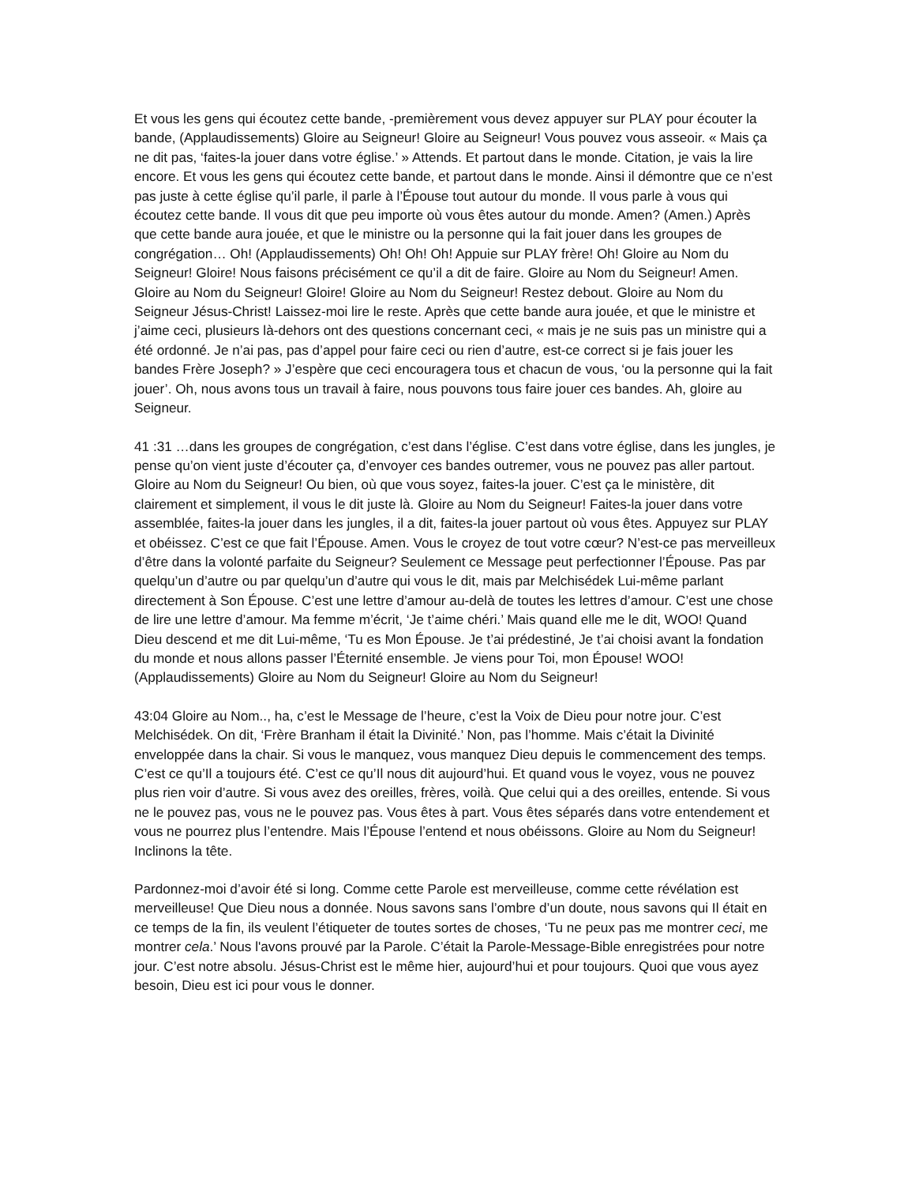Et vous les gens qui écoutez cette bande, -premièrement vous devez appuyer sur PLAY pour écouter la bande, (Applaudissements) Gloire au Seigneur! Gloire au Seigneur! Vous pouvez vous asseoir. « Mais ça ne dit pas, ‘faites-la jouer dans votre église.’ » Attends. Et partout dans le monde. Citation, je vais la lire encore. Et vous les gens qui écoutez cette bande, et partout dans le monde. Ainsi il démontre que ce n’est pas juste à cette église qu’il parle, il parle à l’Épouse tout autour du monde. Il vous parle à vous qui écoutez cette bande. Il vous dit que peu importe où vous êtes autour du monde. Amen? (Amen.) Après que cette bande aura jouée, et que le ministre ou la personne qui la fait jouer dans les groupes de congrégation… Oh! (Applaudissements) Oh! Oh! Oh! Appuie sur PLAY frère! Oh! Gloire au Nom du Seigneur! Gloire! Nous faisons précisément ce qu’il a dit de faire. Gloire au Nom du Seigneur! Amen. Gloire au Nom du Seigneur! Gloire! Gloire au Nom du Seigneur! Restez debout. Gloire au Nom du Seigneur Jésus-Christ! Laissez-moi lire le reste. Après que cette bande aura jouée, et que le ministre et j’aime ceci, plusieurs là-dehors ont des questions concernant ceci, « mais je ne suis pas un ministre qui a été ordonné. Je n’ai pas, pas d’appel pour faire ceci ou rien d’autre, est-ce correct si je fais jouer les bandes Frère Joseph? » J’espère que ceci encouragera tous et chacun de vous, ‘ou la personne qui la fait jouer’. Oh, nous avons tous un travail à faire, nous pouvons tous faire jouer ces bandes. Ah, gloire au Seigneur.
41 :31 …dans les groupes de congrégation, c’est dans l’église. C’est dans votre église, dans les jungles, je pense qu’on vient juste d’écouter ça, d’envoyer ces bandes outremer, vous ne pouvez pas aller partout. Gloire au Nom du Seigneur! Ou bien, où que vous soyez, faites-la jouer. C’est ça le ministère, dit clairement et simplement, il vous le dit juste là. Gloire au Nom du Seigneur! Faites-la jouer dans votre assemblée, faites-la jouer dans les jungles, il a dit, faites-la jouer partout où vous êtes. Appuyez sur PLAY et obéissez. C’est ce que fait l’Épouse. Amen. Vous le croyez de tout votre cœur? N’est-ce pas merveilleux d’être dans la volonté parfaite du Seigneur? Seulement ce Message peut perfectionner l’Épouse. Pas par quelqu’un d’autre ou par quelqu’un d’autre qui vous le dit, mais par Melchisédek Lui-même parlant directement à Son Épouse. C’est une lettre d’amour au-delà de toutes les lettres d’amour. C’est une chose de lire une lettre d’amour. Ma femme m’écrit, ‘Je t’aime chéri.’ Mais quand elle me le dit, WOO! Quand Dieu descend et me dit Lui-même, ‘Tu es Mon Épouse. Je t’ai prédestiné, Je t’ai choisi avant la fondation du monde et nous allons passer l’Éternité ensemble. Je viens pour Toi, mon Épouse! WOO! (Applaudissements) Gloire au Nom du Seigneur! Gloire au Nom du Seigneur!
43:04 Gloire au Nom.., ha, c’est le Message de l’heure, c’est la Voix de Dieu pour notre jour. C’est Melchisédek. On dit, ‘Frère Branham il était la Divinité.’ Non, pas l’homme. Mais c’était la Divinité enveloppée dans la chair. Si vous le manquez, vous manquez Dieu depuis le commencement des temps. C’est ce qu’Il a toujours été. C’est ce qu’Il nous dit aujourd’hui. Et quand vous le voyez, vous ne pouvez plus rien voir d’autre. Si vous avez des oreilles, frères, voilà. Que celui qui a des oreilles, entende. Si vous ne le pouvez pas, vous ne le pouvez pas. Vous êtes à part. Vous êtes séparés dans votre entendement et vous ne pourrez plus l’entendre. Mais l’Épouse l’entend et nous obéissons. Gloire au Nom du Seigneur! Inclinons la tête.
Pardonnez-moi d’avoir été si long. Comme cette Parole est merveilleuse, comme cette révélation est merveilleuse! Que Dieu nous a donnée. Nous savons sans l’ombre d’un doute, nous savons qui Il était en ce temps de la fin, ils veulent l’étiqueter de toutes sortes de choses, ‘Tu ne peux pas me montrer ceci, me montrer cela.’ Nous l'avons prouvé par la Parole. C’était la Parole-Message-Bible enregistrées pour notre jour. C’est notre absolu. Jésus-Christ est le même hier, aujourd’hui et pour toujours. Quoi que vous ayez besoin, Dieu est ici pour vous le donner.